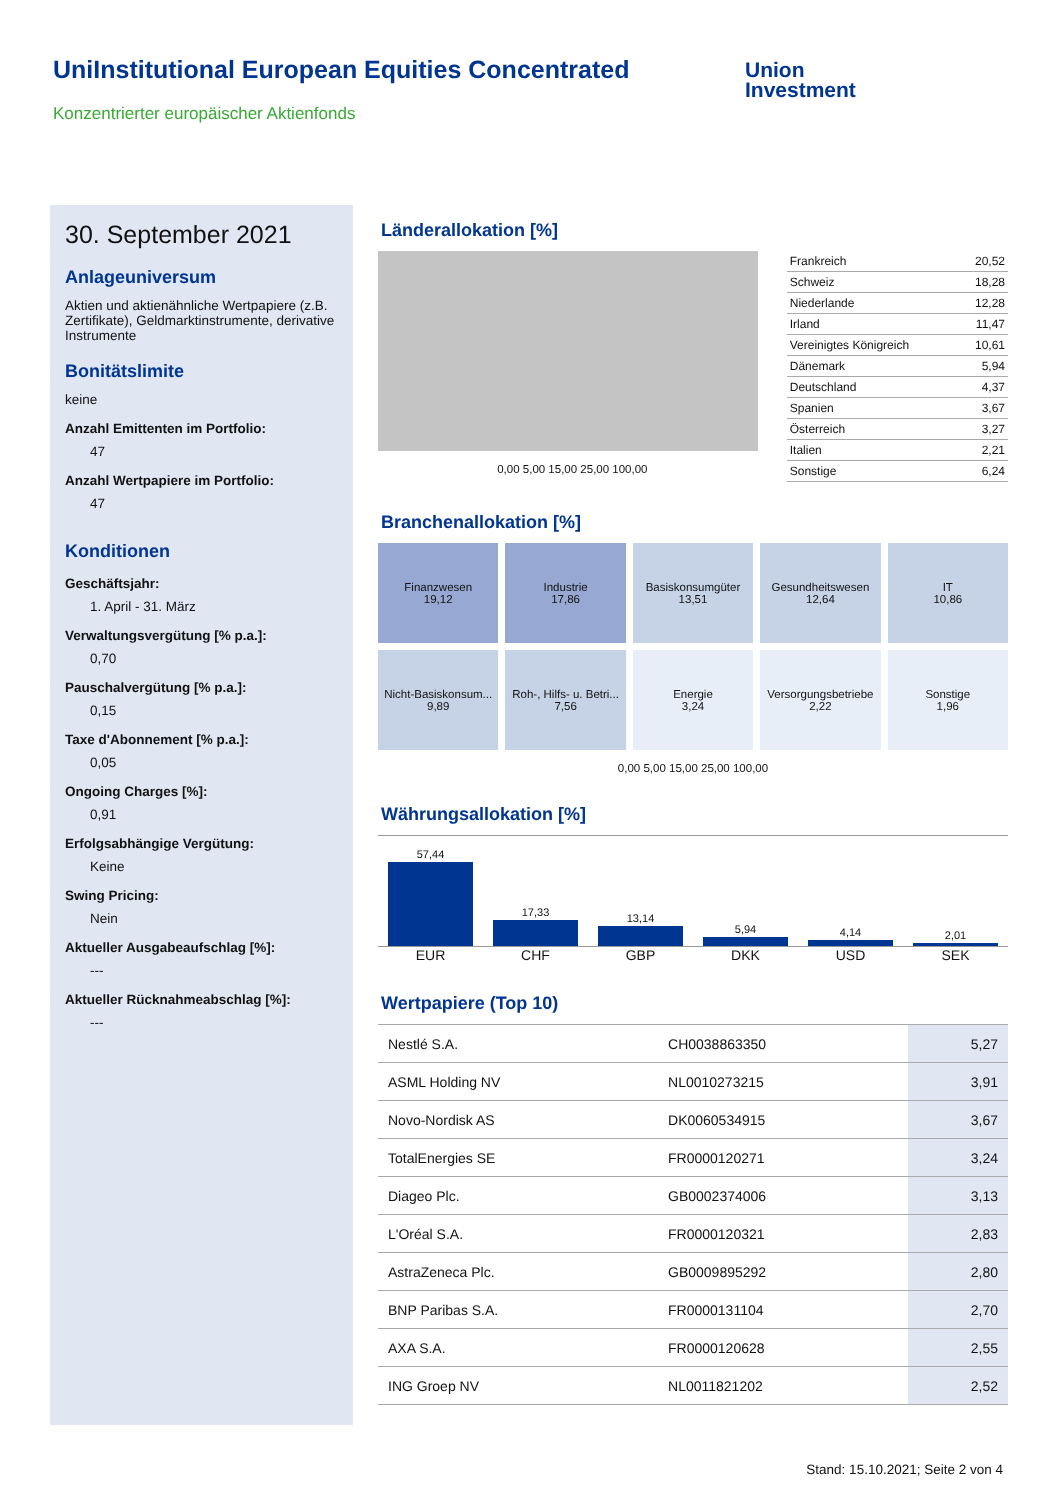UniInstitutional European Equities Concentrated
Konzentrierter europäischer Aktienfonds
Union
Investment
30. September 2021
Anlageuniversum
Aktien und aktienähnliche Wertpapiere (z.B. Zertifikate), Geldmarktinstrumente, derivative Instrumente
Bonitätslimite
keine
Anzahl Emittenten im Portfolio:
47
Anzahl Wertpapiere im Portfolio:
47
Konditionen
Geschäftsjahr:
1. April - 31. März
Verwaltungsvergütung [% p.a.]:
0,70
Pauschalvergütung [% p.a.]:
0,15
Taxe d'Abonnement [% p.a.]:
0,05
Ongoing Charges [%]:
0,91
Erfolgsabhängige Vergütung:
Keine
Swing Pricing:
Nein
Aktueller Ausgabeaufschlag [%]:
---
Aktueller Rücknahmeabschlag [%]:
---
Länderallokation [%]
0,00 5,00 15,00 25,00 100,00
| Frankreich | 20,52 |
| Schweiz | 18,28 |
| Niederlande | 12,28 |
| Irland | 11,47 |
| Vereinigtes Königreich | 10,61 |
| Dänemark | 5,94 |
| Deutschland | 4,37 |
| Spanien | 3,67 |
| Österreich | 3,27 |
| Italien | 2,21 |
| Sonstige | 6,24 |
Branchenallokation [%]
Finanzwesen
19,12
Industrie
17,86
Basiskonsumgüter
13,51
Gesundheitswesen
12,64
IT
10,86
Nicht-Basiskonsum...
9,89
Roh-, Hilfs- u. Betri...
7,56
Energie
3,24
Versorgungsbetriebe
2,22
Sonstige
1,96
0,00 5,00 15,00 25,00 100,00
Währungsallokation [%]
57,44
17,33
13,14
5,94
4,14
2,01
EUR CHF GBP DKK USD SEK
Wertpapiere (Top 10)
| Nestlé S.A. | CH0038863350 | 5,27 |
| ASML Holding NV | NL0010273215 | 3,91 |
| Novo-Nordisk AS | DK0060534915 | 3,67 |
| TotalEnergies SE | FR0000120271 | 3,24 |
| Diageo Plc. | GB0002374006 | 3,13 |
| L'Oréal S.A. | FR0000120321 | 2,83 |
| AstraZeneca Plc. | GB0009895292 | 2,80 |
| BNP Paribas S.A. | FR0000131104 | 2,70 |
| AXA S.A. | FR0000120628 | 2,55 |
| ING Groep NV | NL0011821202 | 2,52 |
Stand: 15.10.2021; Seite 2 von 4